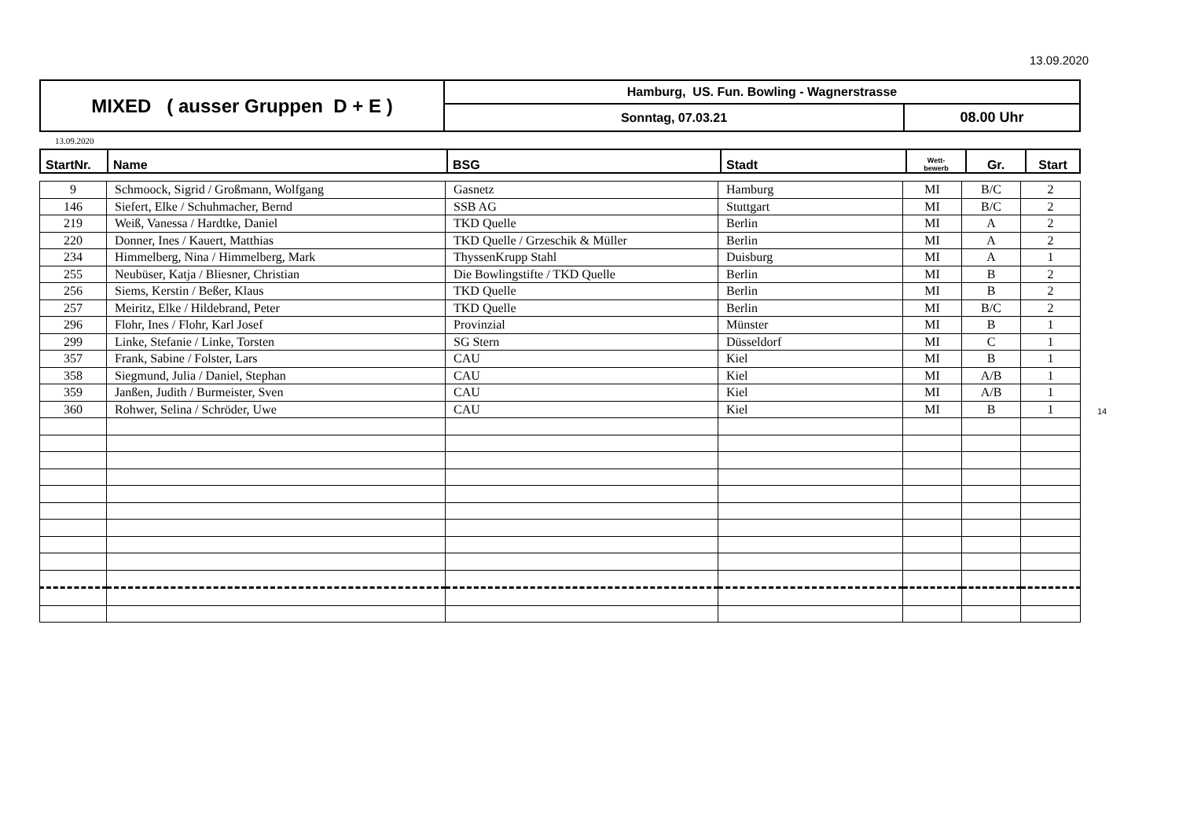13.09.2020
| MIXED ( ausser Gruppen D + E ) | Hamburg, US. Fun. Bowling - Wagnerstrasse | |
| | Sonntag, 07.03.21 | 08.00 Uhr |
13.09.2020
| StartNr. | Name | BSG | Stadt | Wett- bewerb | Gr. | Start |
| --- | --- | --- | --- | --- | --- | --- |
| 9 | Schmoock, Sigrid / Großmann, Wolfgang | Gasnetz | Hamburg | MI | B/C | 2 |
| 146 | Siefert, Elke / Schuhmacher, Bernd | SSB AG | Stuttgart | MI | B/C | 2 |
| 219 | Weiß, Vanessa / Hardtke, Daniel | TKD Quelle | Berlin | MI | A | 2 |
| 220 | Donner, Ines / Kauert, Matthias | TKD Quelle / Grzeschik & Müller | Berlin | MI | A | 2 |
| 234 | Himmelberg, Nina / Himmelberg, Mark | ThyssenKrupp Stahl | Duisburg | MI | A | 1 |
| 255 | Neubüser, Katja / Bliesner, Christian | Die Bowlingstifte / TKD Quelle | Berlin | MI | B | 2 |
| 256 | Siems, Kerstin / Beßer, Klaus | TKD Quelle | Berlin | MI | B | 2 |
| 257 | Meiritz, Elke / Hildebrand, Peter | TKD Quelle | Berlin | MI | B/C | 2 |
| 296 | Flohr, Ines / Flohr, Karl Josef | Provinzial | Münster | MI | B | 1 |
| 299 | Linke, Stefanie / Linke, Torsten | SG Stern | Düsseldorf | MI | C | 1 |
| 357 | Frank, Sabine / Folster, Lars | CAU | Kiel | MI | B | 1 |
| 358 | Siegmund, Julia / Daniel, Stephan | CAU | Kiel | MI | A/B | 1 |
| 359 | Janßen, Judith / Burmeister, Sven | CAU | Kiel | MI | A/B | 1 |
| 360 | Rohwer, Selina / Schröder, Uwe | CAU | Kiel | MI | B | 1 |
14